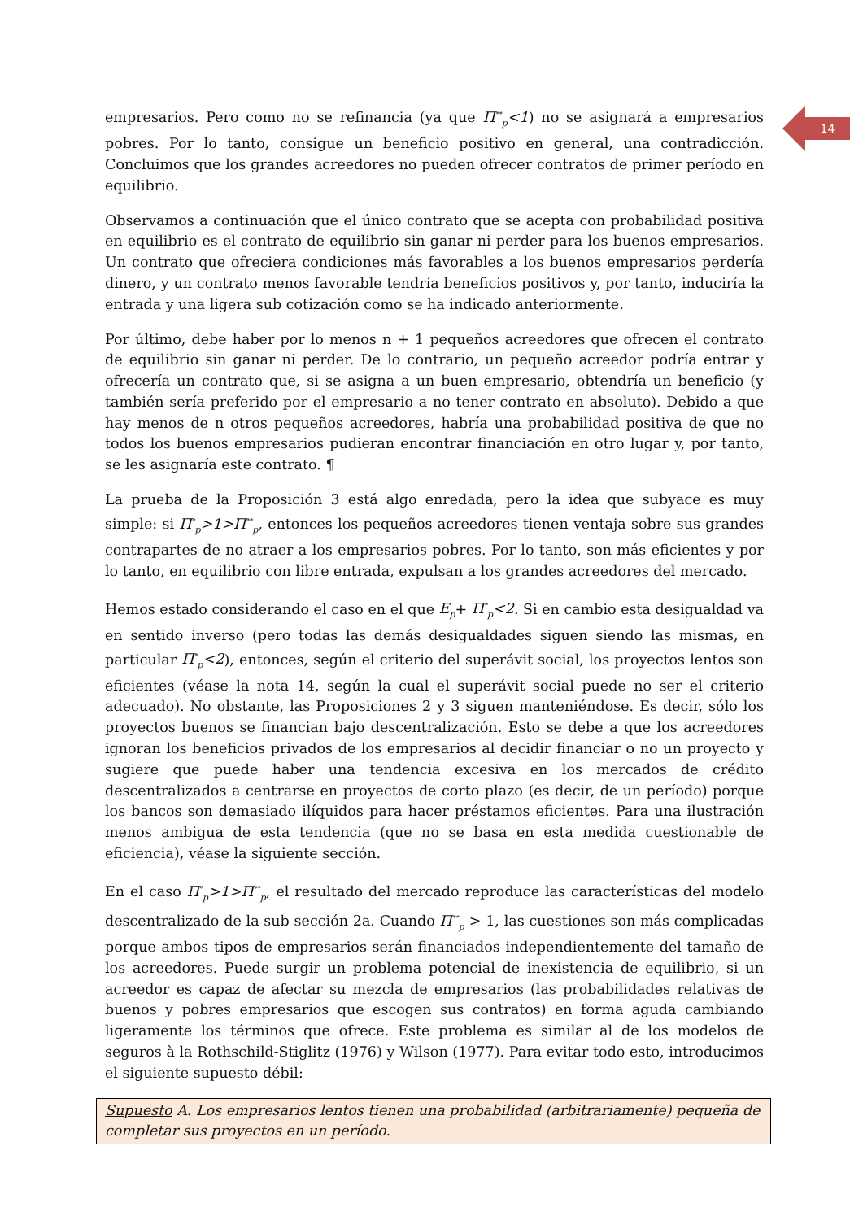14
empresarios. Pero como no se refinancia (ya que Π<sup>**</sup><sub>p</sub><1) no se asignará a empresarios pobres. Por lo tanto, consigue un beneficio positivo en general, una contradicción. Concluimos que los grandes acreedores no pueden ofrecer contratos de primer período en equilibrio.
Observamos a continuación que el único contrato que se acepta con probabilidad positiva en equilibrio es el contrato de equilibrio sin ganar ni perder para los buenos empresarios. Un contrato que ofreciera condiciones más favorables a los buenos empresarios perdería dinero, y un contrato menos favorable tendría beneficios positivos y, por tanto, induciría la entrada y una ligera sub cotización como se ha indicado anteriormente.
Por último, debe haber por lo menos n + 1 pequeños acreedores que ofrecen el contrato de equilibrio sin ganar ni perder. De lo contrario, un pequeño acreedor podría entrar y ofrecería un contrato que, si se asigna a un buen empresario, obtendría un beneficio (y también sería preferido por el empresario a no tener contrato en absoluto). Debido a que hay menos de n otros pequeños acreedores, habría una probabilidad positiva de que no todos los buenos empresarios pudieran encontrar financiación en otro lugar y, por tanto, se les asignaría este contrato. ¶
La prueba de la Proposición 3 está algo enredada, pero la idea que subyace es muy simple: si Π<sup>*</sup><sub>p</sub>>1>Π<sup>**</sup><sub>p</sub>, entonces los pequeños acreedores tienen ventaja sobre sus grandes contrapartes de no atraer a los empresarios pobres. Por lo tanto, son más eficientes y por lo tanto, en equilibrio con libre entrada, expulsan a los grandes acreedores del mercado.
Hemos estado considerando el caso en el que E<sub>p</sub>+ Π<sup>*</sup><sub>p</sub><2. Si en cambio esta desigualdad va en sentido inverso (pero todas las demás desigualdades siguen siendo las mismas, en particular Π<sup>*</sup><sub>p</sub><2), entonces, según el criterio del superávit social, los proyectos lentos son eficientes (véase la nota 14, según la cual el superávit social puede no ser el criterio adecuado). No obstante, las Proposiciones 2 y 3 siguen manteniéndose. Es decir, sólo los proyectos buenos se financian bajo descentralización. Esto se debe a que los acreedores ignoran los beneficios privados de los empresarios al decidir financiar o no un proyecto y sugiere que puede haber una tendencia excesiva en los mercados de crédito descentralizados a centrarse en proyectos de corto plazo (es decir, de un período) porque los bancos son demasiado ilíquidos para hacer préstamos eficientes. Para una ilustración menos ambigua de esta tendencia (que no se basa en esta medida cuestionable de eficiencia), véase la siguiente sección.
En el caso Π<sup>*</sup><sub>p</sub>>1>Π<sup>**</sup><sub>p</sub>, el resultado del mercado reproduce las características del modelo descentralizado de la sub sección 2a. Cuando Π<sup>**</sup><sub>p</sub> > 1, las cuestiones son más complicadas porque ambos tipos de empresarios serán financiados independientemente del tamaño de los acreedores. Puede surgir un problema potencial de inexistencia de equilibrio, si un acreedor es capaz de afectar su mezcla de empresarios (las probabilidades relativas de buenos y pobres empresarios que escogen sus contratos) en forma aguda cambiando ligeramente los términos que ofrece. Este problema es similar al de los modelos de seguros à la Rothschild-Stiglitz (1976) y Wilson (1977). Para evitar todo esto, introducimos el siguiente supuesto débil:
Supuesto A. Los empresarios lentos tienen una probabilidad (arbitrariamente) pequeña de completar sus proyectos en un período.